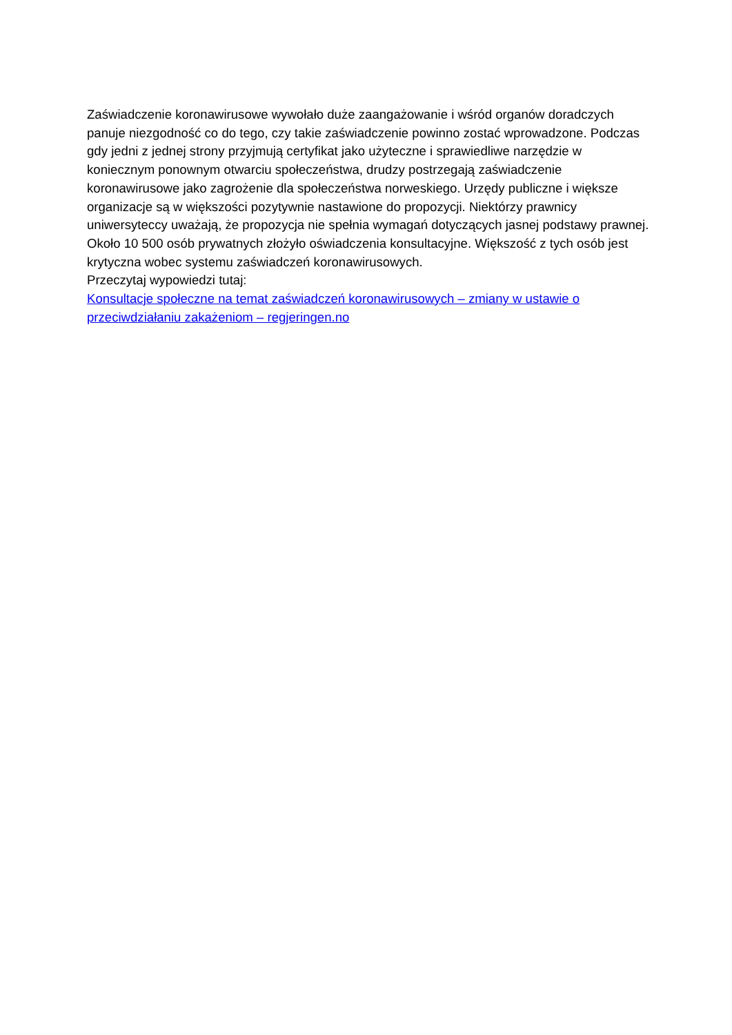Zaświadczenie koronawirusowe wywołało duże zaangażowanie i wśród organów doradczych panuje niezgodność co do tego, czy takie zaświadczenie powinno zostać wprowadzone. Podczas gdy jedni z jednej strony przyjmują certyfikat jako użyteczne i sprawiedliwe narzędzie w koniecznym ponownym otwarciu społeczeństwa, drudzy postrzegają zaświadczenie koronawirusowe jako zagrożenie dla społeczeństwa norweskiego. Urzędy publiczne i większe organizacje są w większości pozytywnie nastawione do propozycji. Niektórzy prawnicy uniwersyteccy uważają, że propozycja nie spełnia wymagań dotyczących jasnej podstawy prawnej. Około 10 500 osób prywatnych złożyło oświadczenia konsultacyjne. Większość z tych osób jest krytyczna wobec systemu zaświadczeń koronawirusowych.
Przeczytaj wypowiedzi tutaj:
Konsultacje społeczne na temat zaświadczeń koronawirusowych – zmiany w ustawie o przeciwdziałaniu zakażeniom – regjeringen.no